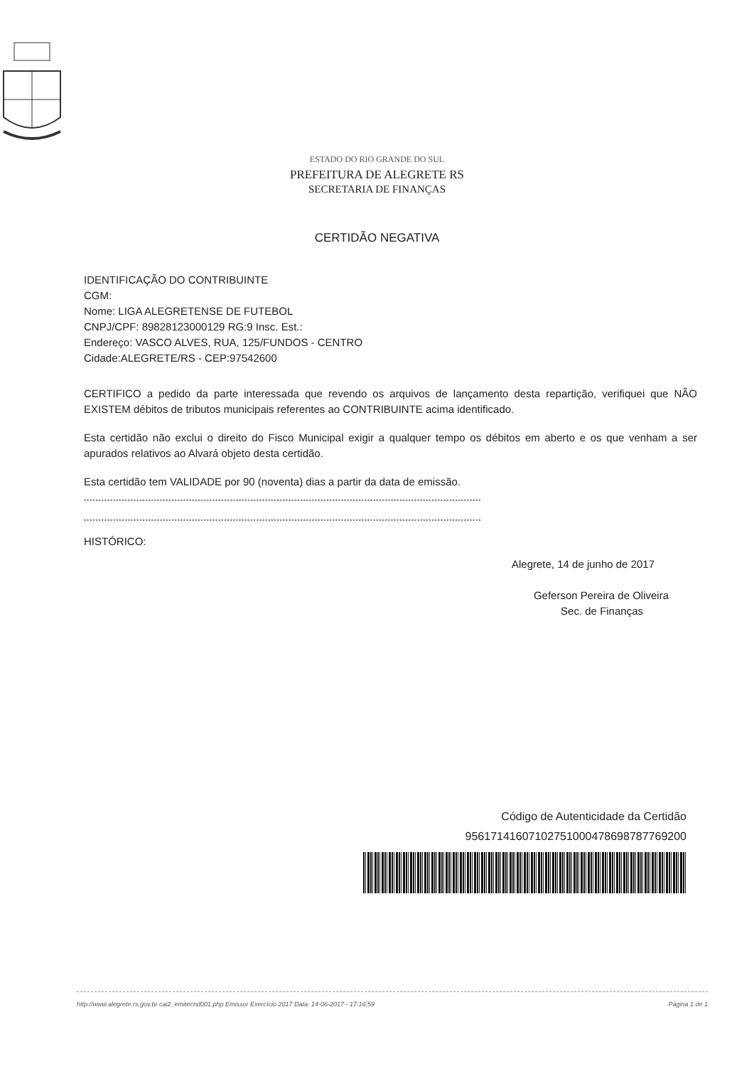ESTADO DO RIO GRANDE DO SUL
PREFEITURA DE ALEGRETE RS
SECRETARIA DE FINANÇAS
CERTIDÃO NEGATIVA
IDENTIFICAÇÃO DO CONTRIBUINTE
CGM:
Nome: LIGA ALEGRETENSE DE FUTEBOL
CNPJ/CPF: 89828123000129 RG:9 Insc. Est.:
Endereço: VASCO ALVES, RUA, 125/FUNDOS - CENTRO
Cidade:ALEGRETE/RS - CEP:97542600
CERTIFICO a pedido da parte interessada que revendo os arquivos de lançamento desta repartição, verifiquei que NÃO EXISTEM débitos de tributos municipais referentes ao CONTRIBUINTE acima identificado.
Esta certidão não exclui o direito do Fisco Municipal exigir a qualquer tempo os débitos em aberto e os que venham a ser apurados relativos ao Alvará objeto desta certidão.
Esta certidão tem VALIDADE por 90 (noventa) dias a partir da data de emissão.
****************************************************************************************************************************************
****************************************************************************************************************************************
HISTÓRICO:
Alegrete, 14 de junho de 2017
Geferson Pereira de Oliveira
Sec. de Finanças
Código de Autenticidade da Certidão
95617141607102751000478698787769200
http://www.alegrete.rs.gov.br cai2_emitecnd001.php Emissor Exercício 2017 Data: 14-06-2017 - 17:16:59 Página 1 de 1